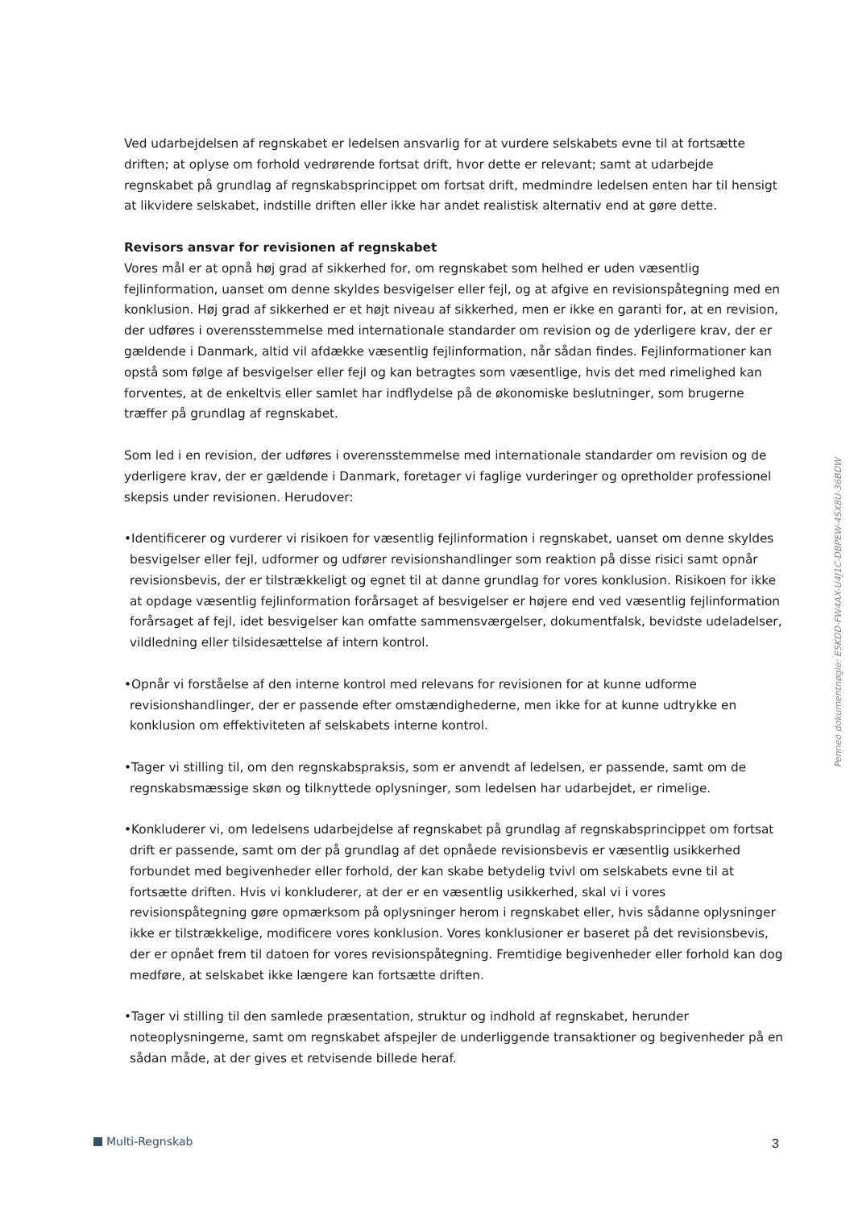Ved udarbejdelsen af regnskabet er ledelsen ansvarlig for at vurdere selskabets evne til at fortsætte driften; at oplyse om forhold vedrørende fortsat drift, hvor dette er relevant; samt at udarbejde regnskabet på grundlag af regnskabsprincippet om fortsat drift, medmindre ledelsen enten har til hensigt at likvidere selskabet, indstille driften eller ikke har andet realistisk alternativ end at gøre dette.
Revisors ansvar for revisionen af regnskabet
Vores mål er at opnå høj grad af sikkerhed for, om regnskabet som helhed er uden væsentlig fejlinformation, uanset om denne skyldes besvigelser eller fejl, og at afgive en revisionspåtegning med en konklusion. Høj grad af sikkerhed er et højt niveau af sikkerhed, men er ikke en garanti for, at en revision, der udføres i overensstemmelse med internationale standarder om revision og de yderligere krav, der er gældende i Danmark, altid vil afdække væsentlig fejlinformation, når sådan findes. Fejlinformationer kan opstå som følge af besvigelser eller fejl og kan betragtes som væsentlige, hvis det med rimelighed kan forventes, at de enkeltvis eller samlet har indflydelse på de økonomiske beslutninger, som brugerne træffer på grundlag af regnskabet.
Som led i en revision, der udføres i overensstemmelse med internationale standarder om revision og de yderligere krav, der er gældende i Danmark, foretager vi faglige vurderinger og opretholder professionel skepsis under revisionen. Herudover:
•Identificerer og vurderer vi risikoen for væsentlig fejlinformation i regnskabet, uanset om denne skyldes besvigelser eller fejl, udformer og udfører revisionshandlinger som reaktion på disse risici samt opnår revisionsbevis, der er tilstrækkeligt og egnet til at danne grundlag for vores konklusion. Risikoen for ikke at opdage væsentlig fejlinformation forårsaget af besvigelser er højere end ved væsentlig fejlinformation forårsaget af fejl, idet besvigelser kan omfatte sammensværgelser, dokumentfalsk, bevidste udeladelser, vildledning eller tilsidesættelse af intern kontrol.
•Opnår vi forståelse af den interne kontrol med relevans for revisionen for at kunne udforme revisionshandlinger, der er passende efter omstændighederne, men ikke for at kunne udtrykke en konklusion om effektiviteten af selskabets interne kontrol.
•Tager vi stilling til, om den regnskabspraksis, som er anvendt af ledelsen, er passende, samt om de regnskabsmæssige skøn og tilknyttede oplysninger, som ledelsen har udarbejdet, er rimelige.
•Konkluderer vi, om ledelsens udarbejdelse af regnskabet på grundlag af regnskabsprincippet om fortsat drift er passende, samt om der på grundlag af det opnåede revisionsbevis er væsentlig usikkerhed forbundet med begivenheder eller forhold, der kan skabe betydelig tvivl om selskabets evne til at fortsætte driften. Hvis vi konkluderer, at der er en væsentlig usikkerhed, skal vi i vores revisionspåtegning gøre opmærksom på oplysninger herom i regnskabet eller, hvis sådanne oplysninger ikke er tilstrækkelige, modificere vores konklusion. Vores konklusioner er baseret på det revisionsbevis, der er opnået frem til datoen for vores revisionspåtegning. Fremtidige begivenheder eller forhold kan dog medføre, at selskabet ikke længere kan fortsætte driften.
•Tager vi stilling til den samlede præsentation, struktur og indhold af regnskabet, herunder noteoplysningerne, samt om regnskabet afspejler de underliggende transaktioner og begivenheder på en sådan måde, at der gives et retvisende billede heraf.
Penneo dokumentnøgle: E5KDD-FW4AX-U4J1C-DBPEW-4SX8U-36BDW
Multi-Regnskab 3